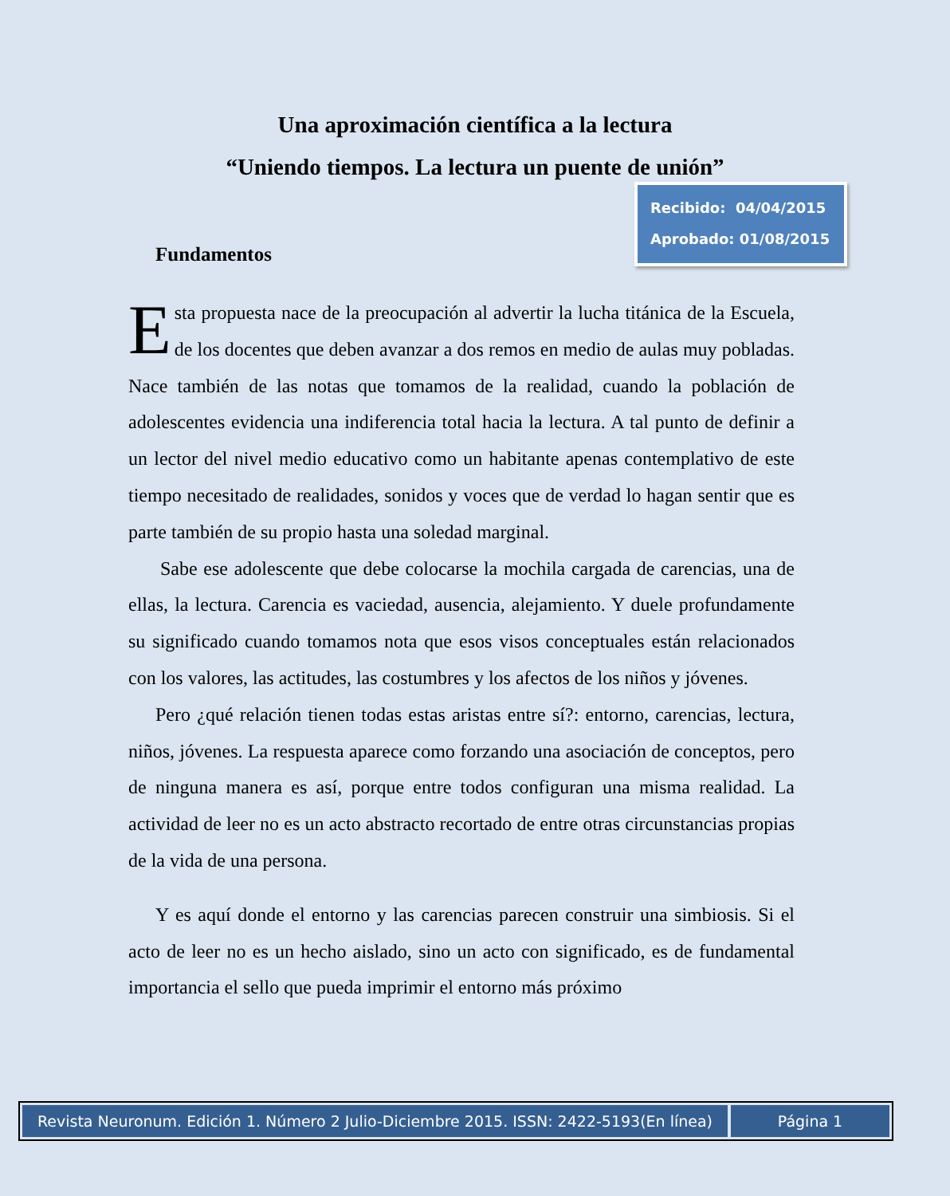Una aproximación científica a la lectura
“Uniendo tiempos. La lectura un puente de unión”
Recibido: 04/04/2015
Aprobado: 01/08/2015
Fundamentos
Esta propuesta nace de la preocupación al advertir la lucha titánica de la Escuela, de los docentes que deben avanzar a dos remos en medio de aulas muy pobladas. Nace también de las notas que tomamos de la realidad, cuando la población de adolescentes evidencia una indiferencia total hacia la lectura. A tal punto de definir a un lector del nivel medio educativo como un habitante apenas contemplativo de este tiempo necesitado de realidades, sonidos y voces que de verdad lo hagan sentir que es parte también de su propio hasta una soledad marginal.
Sabe ese adolescente que debe colocarse la mochila cargada de carencias, una de ellas, la lectura. Carencia es vaciedad, ausencia, alejamiento. Y duele profundamente su significado cuando tomamos nota que esos visos conceptuales están relacionados con los valores, las actitudes, las costumbres y los afectos de los niños y jóvenes.
Pero ¿qué relación tienen todas estas aristas entre sí?: entorno, carencias, lectura, niños, jóvenes. La respuesta aparece como forzando una asociación de conceptos, pero de ninguna manera es así, porque entre todos configuran una misma realidad. La actividad de leer no es un acto abstracto recortado de entre otras circunstancias propias de la vida de una persona.
Y es aquí donde el entorno y las carencias parecen construir una simbiosis. Si el acto de leer no es un hecho aislado, sino un acto con significado, es de fundamental importancia el sello que pueda imprimir el entorno más próximo
Revista Neuronum. Edición 1. Número 2 Julio-Diciembre 2015. ISSN: 2422-5193(En línea)
Página 1